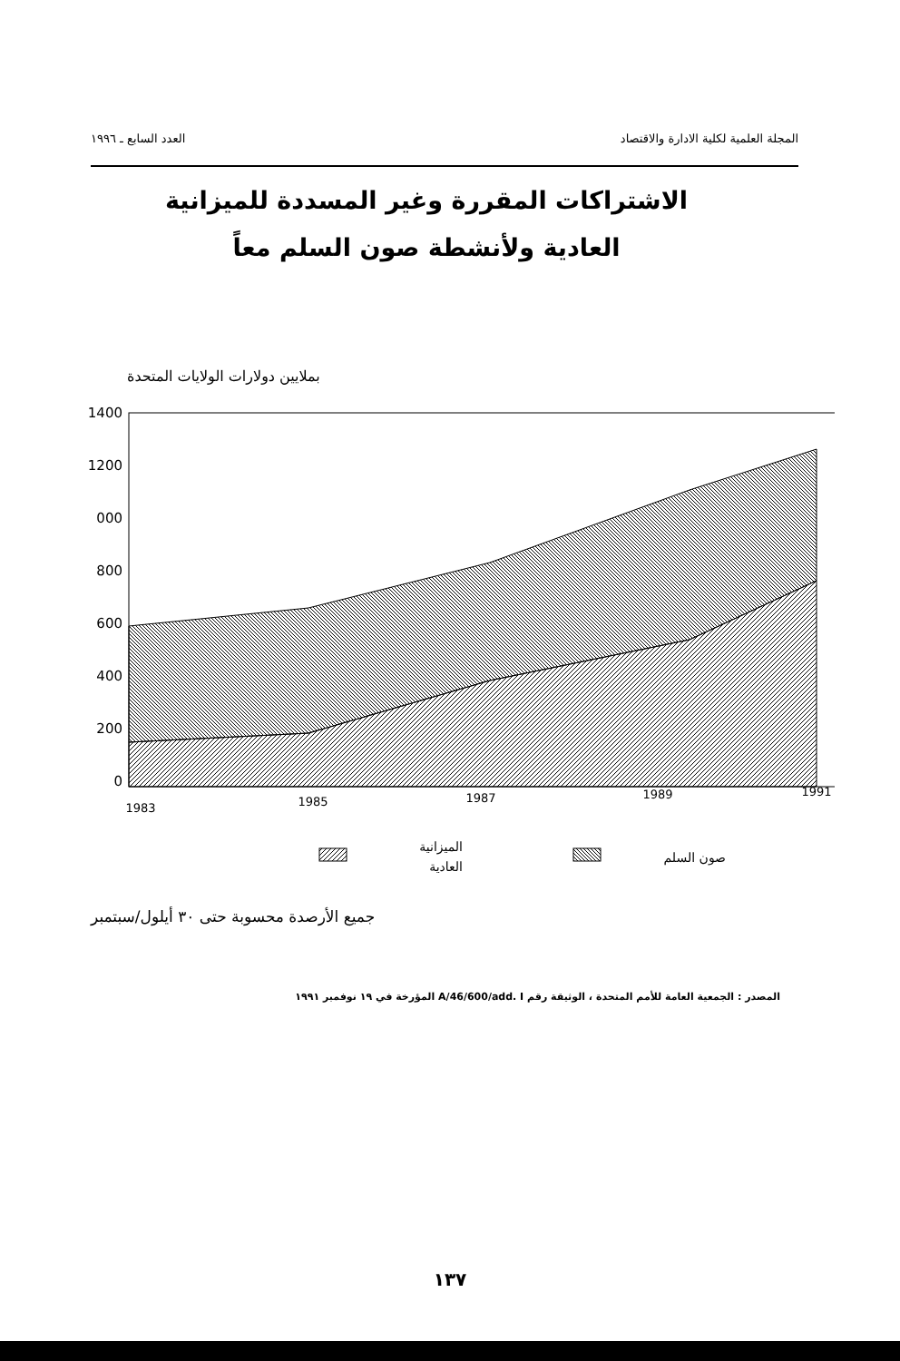المجلة العلمية لكلية الادارة والاقتصاد العدد السابع ـ ١٩٩٦
الاشتراكات المقررة وغير المسددة للميزانية
العادية ولأنشطة صون السلم معاً
بملايين دولارات الولايات المتحدة
1400
1200
000
800
600
400
200
0
1983
1985
1987
1989
1991
الميزانية
العادية
صون السلم
جميع الأرصدة محسوبة حتى ٣٠ أيلول/سبتمبر
المصدر : الجمعية العامة للأمم المتحدة ، الوثيقة رقم A/46/600/add. I المؤرخة في ١٩ نوفمبر ١٩٩١
١٣٧